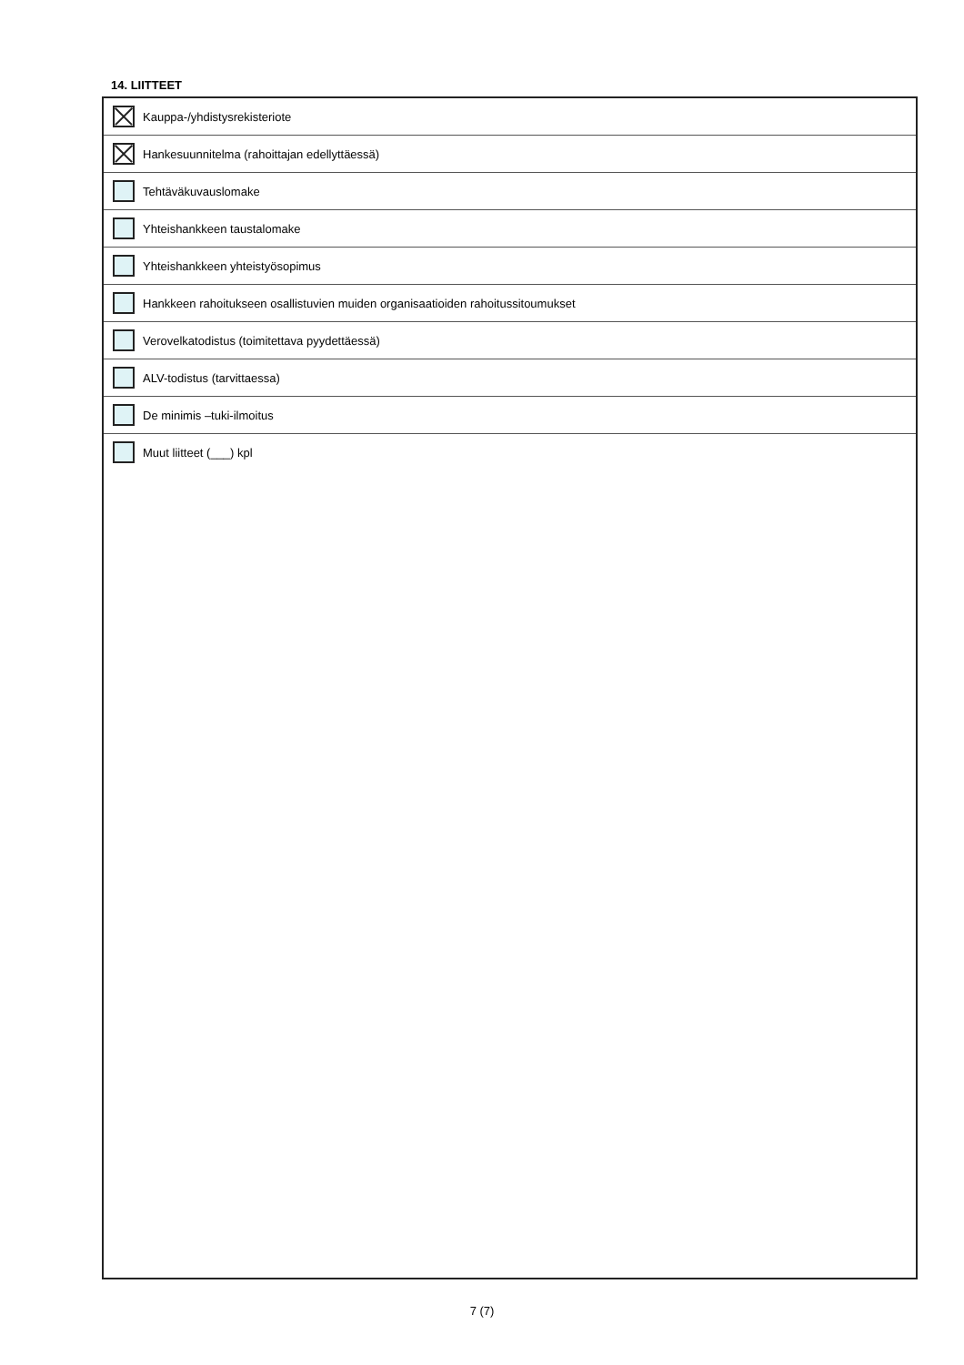14. LIITTEET
Kauppa-/yhdistysrekisteriote
Hankesuunnitelma (rahoittajan edellyttäessä)
Tehtäväkuvauslomake
Yhteishankkeen taustalomake
Yhteishankkeen yhteistyösopimus
Hankkeen rahoitukseen osallistuvien muiden organisaatioiden rahoitussitoumukset
Verovelkatodistus (toimitettava pyydettäessä)
ALV-todistus (tarvittaessa)
De minimis –tuki-ilmoitus
Muut liitteet (___) kpl
7 (7)